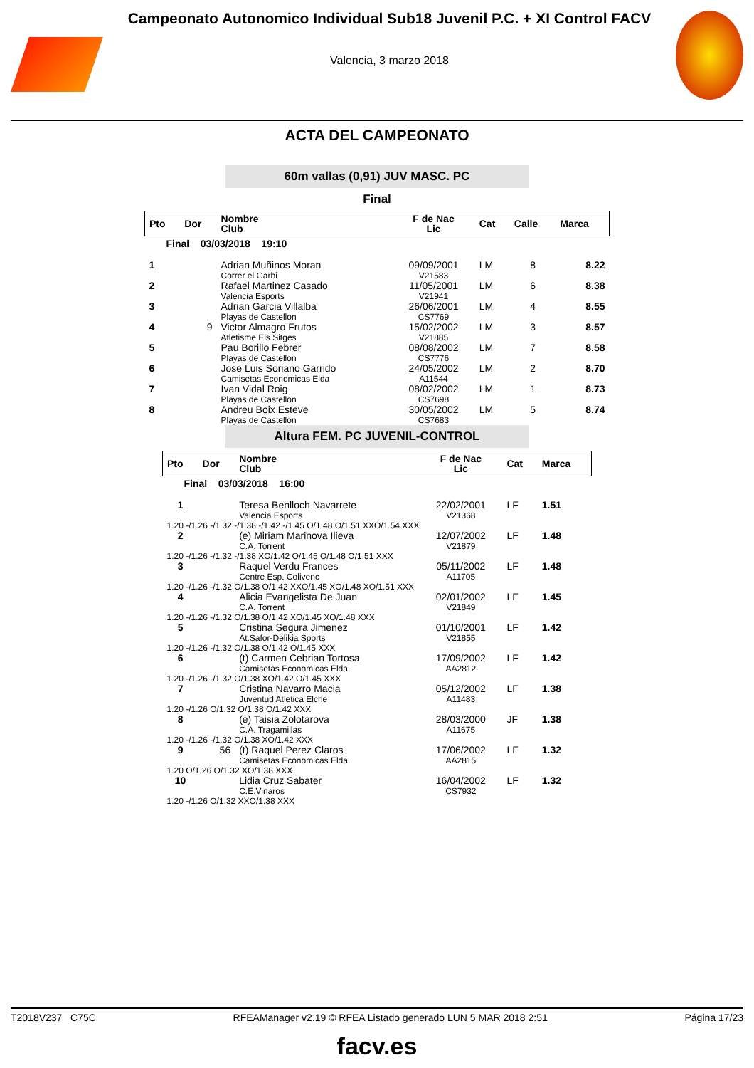Campeonato Autonomico Individual Sub18 Juvenil P.C. + XI Control FACV
Valencia, 3 marzo 2018
ACTA DEL CAMPEONATO
60m vallas (0,91) JUV MASC. PC
Final
| Pto | Dor | Nombre Club | F de Nac Lic | Cat | Calle | Marca |
| --- | --- | --- | --- | --- | --- | --- |
| Final 03/03/2018 19:10 | | | | | | |
| 1 | | Adrian Muñinos Moran Correr el Garbi | 09/09/2001 V21583 | LM | 8 | 8.22 |
| 2 | | Rafael Martinez Casado Valencia Esports | 11/05/2001 V21941 | LM | 6 | 8.38 |
| 3 | | Adrian Garcia Villalba Playas de Castellon | 26/06/2001 CS7769 | LM | 4 | 8.55 |
| 4 | 9 | Victor Almagro Frutos Atletisme Els Sitges | 15/02/2002 V21885 | LM | 3 | 8.57 |
| 5 | | Pau Borillo Febrer Playas de Castellon | 08/08/2002 CS7776 | LM | 7 | 8.58 |
| 6 | | Jose Luis Soriano Garrido Camisetas Economicas Elda | 24/05/2002 A11544 | LM | 2 | 8.70 |
| 7 | | Ivan Vidal Roig Playas de Castellon | 08/02/2002 CS7698 | LM | 1 | 8.73 |
| 8 | | Andreu Boix Esteve Playas de Castellon | 30/05/2002 CS7683 | LM | 5 | 8.74 |
Altura FEM. PC JUVENIL-CONTROL
| Pto | Dor | Nombre Club | F de Nac Lic | Cat | Marca |
| --- | --- | --- | --- | --- | --- |
| Final 03/03/2018 16:00 | | | | | |
| 1 | | Teresa Benlloch Navarrete Valencia Esports | 22/02/2001 V21368 | LF | 1.51 |
| 1.20 -/1.26 -/1.32 -/1.38 -/1.42 -/1.45 O/1.48 O/1.51 XXO/1.54 XXX | | | | | |
| 2 | | (e) Miriam Marinova Ilieva C.A. Torrent | 12/07/2002 V21879 | LF | 1.48 |
| 1.20 -/1.26 -/1.32 -/1.38 XO/1.42 O/1.45 O/1.48 O/1.51 XXX | | | | | |
| 3 | | Raquel Verdu Frances Centre Esp. Colivenc | 05/11/2002 A11705 | LF | 1.48 |
| 1.20 -/1.26 -/1.32 O/1.38 O/1.42 XXO/1.45 XO/1.48 XO/1.51 XXX | | | | | |
| 4 | | Alicia Evangelista De Juan C.A. Torrent | 02/01/2002 V21849 | LF | 1.45 |
| 1.20 -/1.26 -/1.32 O/1.38 O/1.42 XO/1.45 XO/1.48 XXX | | | | | |
| 5 | | Cristina Segura Jimenez At.Safor-Delikia Sports | 01/10/2001 V21855 | LF | 1.42 |
| 1.20 -/1.26 -/1.32 O/1.38 O/1.42 O/1.45 XXX | | | | | |
| 6 | | (t) Carmen Cebrian Tortosa Camisetas Economicas Elda | 17/09/2002 AA2812 | LF | 1.42 |
| 1.20 -/1.26 -/1.32 O/1.38 XO/1.42 O/1.45 XXX | | | | | |
| 7 | | Cristina Navarro Macia Juventud Atletica Elche | 05/12/2002 A11483 | LF | 1.38 |
| 1.20 -/1.26 O/1.32 O/1.38 O/1.42 XXX | | | | | |
| 8 | | (e) Taisia Zolotarova C.A. Tragamillas | 28/03/2000 A11675 | JF | 1.38 |
| 1.20 -/1.26 -/1.32 O/1.38 XO/1.42 XXX | | | | | |
| 9 | 56 | (t) Raquel Perez Claros Camisetas Economicas Elda | 17/06/2002 AA2815 | LF | 1.32 |
| 1.20 O/1.26 O/1.32 XO/1.38 XXX | | | | | |
| 10 | | Lidia Cruz Sabater C.E.Vinaros | 16/04/2002 CS7932 | LF | 1.32 |
| 1.20 -/1.26 O/1.32 XXO/1.38 XXX | | | | | |
T2018V237 C75C RFEAManager v2.19 © RFEA Listado generado LUN 5 MAR 2018 2:51 Página 17/23
facv.es